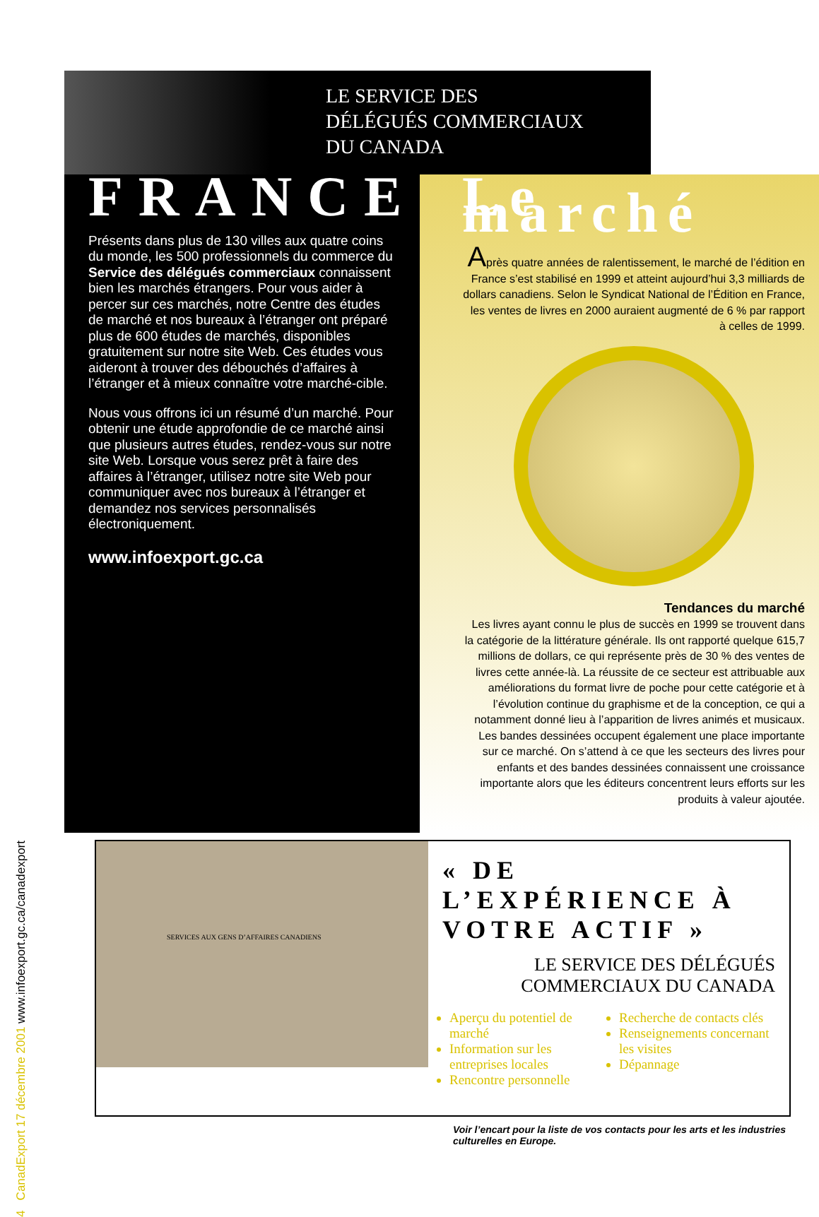4 CanadExport 17 décembre 2001 www.infoexport.gc.ca/canadexport
LE SERVICE DES
DÉLÉGUÉS COMMERCIAUX
DU CANADA
FRANCE
Présents dans plus de 130 villes aux quatre coins du monde, les 500 professionnels du commerce du Service des délégués commerciaux connaissent bien les marchés étrangers. Pour vous aider à percer sur ces marchés, notre Centre des études de marché et nos bureaux à l’étranger ont préparé plus de 600 études de marchés, disponibles gratuitement sur notre site Web. Ces études vous aideront à trouver des débouchés d’affaires à l’étranger et à mieux connaître votre marché-cible.
Nous vous offrons ici un résumé d’un marché. Pour obtenir une étude approfondie de ce marché ainsi que plusieurs autres études, rendez-vous sur notre site Web. Lorsque vous serez prêt à faire des affaires à l’étranger, utilisez notre site Web pour communiquer avec nos bureaux à l’étranger et demandez nos services personnalisés électroniquement.
www.infoexport.gc.ca
Le marché
Après quatre années de ralentissement, le marché de l’édition en France s’est stabilisé en 1999 et atteint aujourd’hui 3,3 milliards de dollars canadiens. Selon le Syndicat National de l’Édition en France, les ventes de livres en 2000 auraient augmenté de 6 % par rapport à celles de 1999.
Tendances du marché
Les livres ayant connu le plus de succès en 1999 se trouvent dans la catégorie de la littérature générale. Ils ont rapporté quelque 615,7 millions de dollars, ce qui représente près de 30 % des ventes de livres cette année-là. La réussite de ce secteur est attribuable aux améliorations du format livre de poche pour cette catégorie et à l’évolution continue du graphisme et de la conception, ce qui a notamment donné lieu à l’apparition de livres animés et musicaux. Les bandes dessinées occupent également une place importante sur ce marché. On s’attend à ce que les secteurs des livres pour enfants et des bandes dessinées connaissent une croissance importante alors que les éditeurs concentrent leurs efforts sur les produits à valeur ajoutée.
SERVICES AUX GENS D’AFFAIRES CANADIENS
« DE L’EXPÉRIENCE À VOTRE ACTIF »
LE SERVICE DES DÉLÉGUÉS COMMERCIAUX DU CANADA
Aperçu du potentiel de marché
Information sur les entreprises locales
Rencontre personnelle
Recherche de contacts clés
Renseignements concernant les visites
Dépannage
Voir l’encart pour la liste de vos contacts pour les arts et les industries culturelles en Europe.